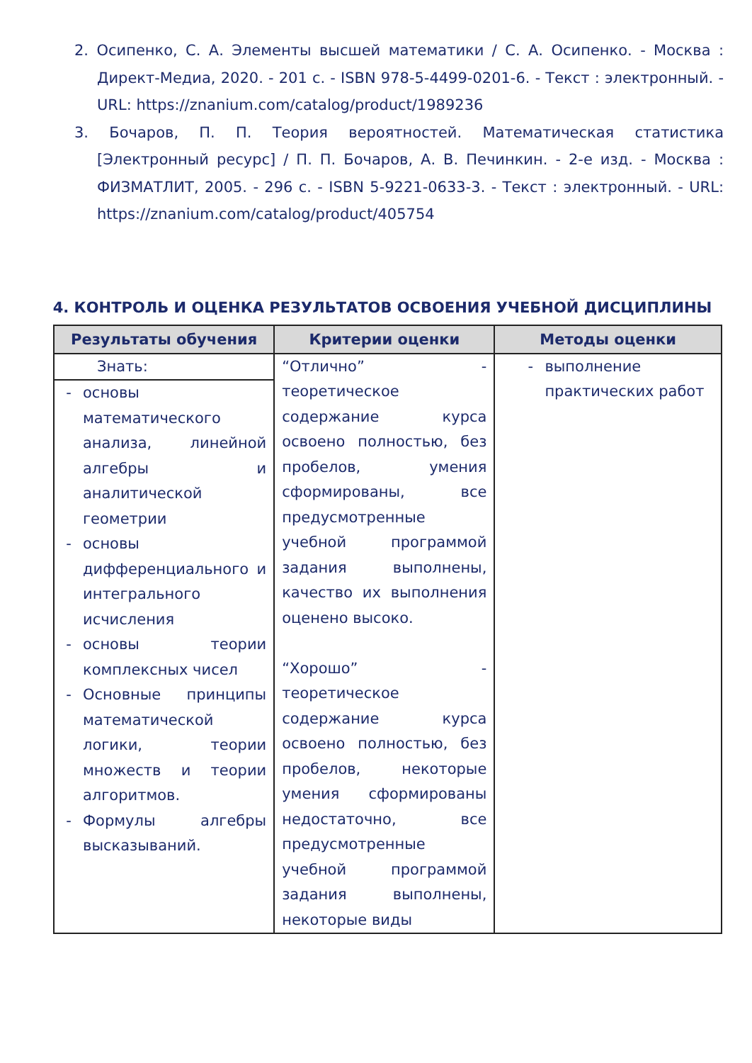2. Осипенко, С. А. Элементы высшей математики / С. А. Осипенко. - Москва : Директ-Медиа, 2020. - 201 с. - ISBN 978-5-4499-0201-6. - Текст : электронный. - URL: https://znanium.com/catalog/product/1989236
3. Бочаров, П. П. Теория вероятностей. Математическая статистика [Электронный ресурс] / П. П. Бочаров, А. В. Печинкин. - 2-е изд. - Москва : ФИЗМАТЛИТ, 2005. - 296 с. - ISBN 5-9221-0633-3. - Текст : электронный. - URL: https://znanium.com/catalog/product/405754
4. КОНТРОЛЬ И ОЦЕНКА РЕЗУЛЬТАТОВ ОСВОЕНИЯ УЧЕБНОЙ ДИСЦИПЛИНЫ
| Результаты обучения | Критерии оценки | Методы оценки |
| --- | --- | --- |
| Знать: - основы математического анализа, линейной алгебры и аналитической геометрии - основы дифференциального и интегрального исчисления - основы теории комплексных чисел - Основные принципы математической логики, теории множеств и теории алгоритмов. - Формулы алгебры высказываний. | “Отлично” - теоретическое содержание курса освоено полностью, без пробелов, умения сформированы, все предусмотренные учебной программой задания выполнены, качество их выполнения оценено высоко. “Хорошо” - теоретическое содержание курса освоено полностью, без пробелов, некоторые умения сформированы недостаточно, все предусмотренные учебной программой задания выполнены, некоторые виды | - выполнение практических работ |